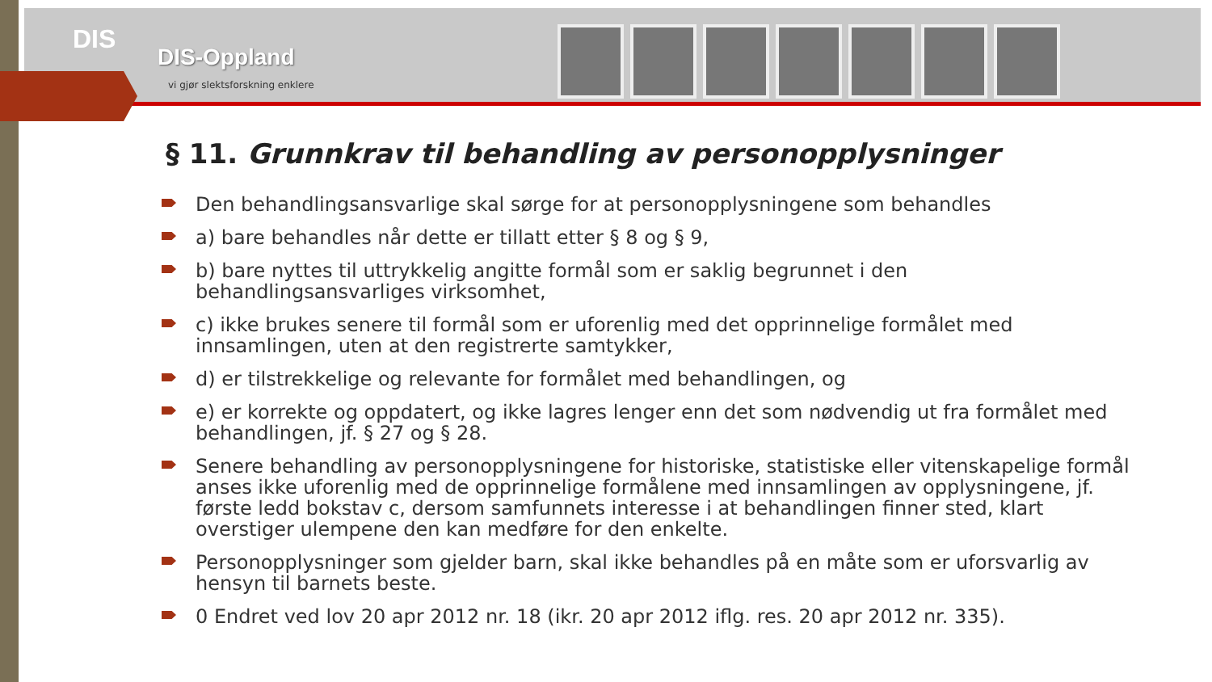DIS
DIS-Oppland
vi gjør slektsforskning enklere
§ 11. Grunnkrav til behandling av personopplysninger
Den behandlingsansvarlige skal sørge for at personopplysningene som behandles
a) bare behandles når dette er tillatt etter § 8 og § 9,
b) bare nyttes til uttrykkelig angitte formål som er saklig begrunnet i den behandlingsansvarliges virksomhet,
c) ikke brukes senere til formål som er uforenlig med det opprinnelige formålet med innsamlingen, uten at den registrerte samtykker,
d) er tilstrekkelige og relevante for formålet med behandlingen, og
e) er korrekte og oppdatert, og ikke lagres lenger enn det som nødvendig ut fra formålet med behandlingen, jf. § 27 og § 28.
Senere behandling av personopplysningene for historiske, statistiske eller vitenskapelige formål anses ikke uforenlig med de opprinnelige formålene med innsamlingen av opplysningene, jf. første ledd bokstav c, dersom samfunnets interesse i at behandlingen finner sted, klart overstiger ulempene den kan medføre for den enkelte.
Personopplysninger som gjelder barn, skal ikke behandles på en måte som er uforsvarlig av hensyn til barnets beste.
0 Endret ved lov 20 apr 2012 nr. 18 (ikr. 20 apr 2012 iflg. res. 20 apr 2012 nr. 335).